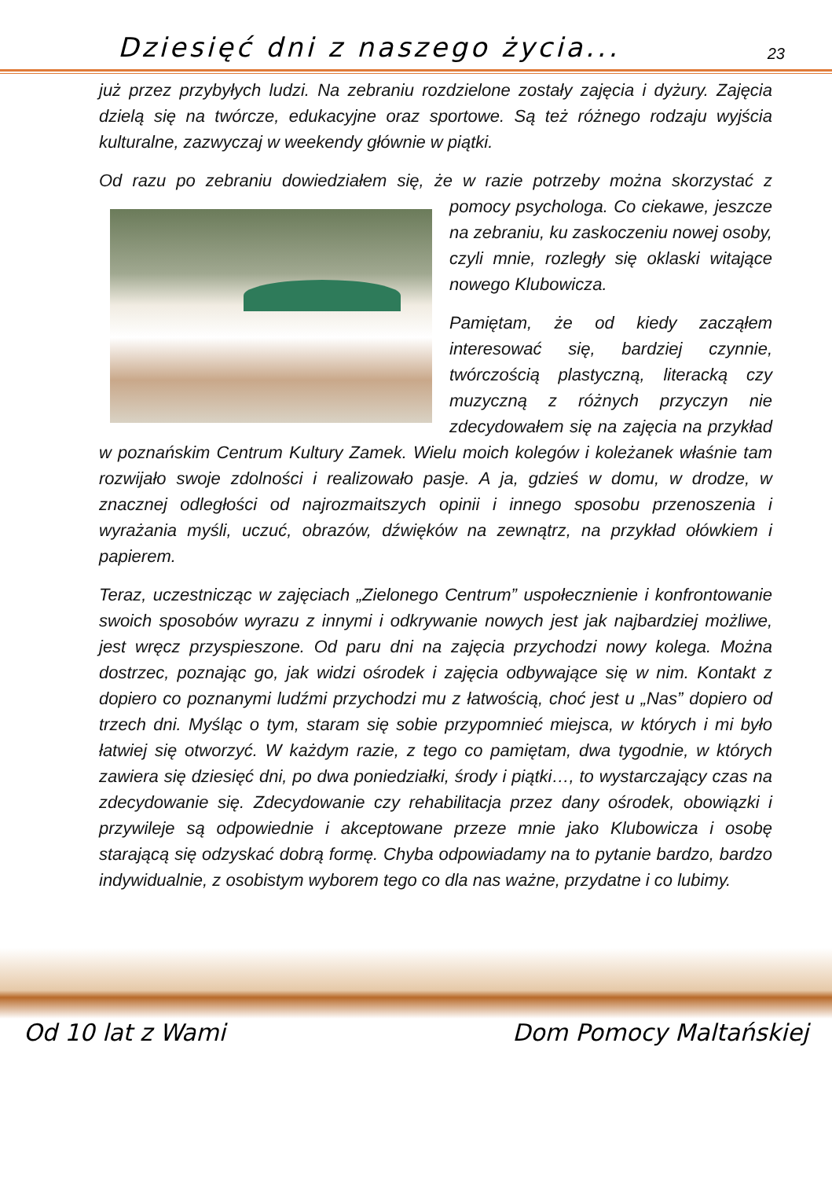Dziesięć dni z naszego życia...
23
już przez przybyłych ludzi. Na zebraniu rozdzielone zostały zajęcia i dyżury. Zajęcia dzielą się na twórcze, edukacyjne oraz sportowe. Są też różnego rodzaju wyjścia kulturalne, zazwyczaj w weekendy głównie w piątki.
Od razu po zebraniu dowiedziałem się, że w razie potrzeby można skorzystać z pomocy psychologa. Co ciekawe, jeszcze na zebraniu, ku zaskoczeniu nowej osoby, czyli mnie, rozległy się oklaski witające nowego Klubowicza.
Pamiętam, że od kiedy zacząłem interesować się, bardziej czynnie, twórczością plastyczną, literacką czy muzyczną z różnych przyczyn nie zdecydowałem się na zajęcia na przykład w poznańskim Centrum Kultury Zamek. Wielu moich kolegów i koleżanek właśnie tam rozwijało swoje zdolności i realizowało pasje. A ja, gdzieś w domu, w drodze, w znacznej odległości od najrozmaitszych opinii i innego sposobu przenoszenia i wyrażania myśli, uczuć, obrazów, dźwięków na zewnątrz, na przykład ołówkiem i papierem.
Teraz, uczestnicząc w zajęciach „Zielonego Centrum” uspołecznienie i konfrontowanie swoich sposobów wyrazu z innymi i odkrywanie nowych jest jak najbardziej możliwe, jest wręcz przyspieszone. Od paru dni na zajęcia przychodzi nowy kolega. Można dostrzec, poznając go, jak widzi ośrodek i zajęcia odbywające się w nim. Kontakt z dopiero co poznanymi ludźmi przychodzi mu z łatwością, choć jest u „Nas” dopiero od trzech dni. Myśląc o tym, staram się sobie przypomnieć miejsca, w których i mi było łatwiej się otworzyć. W każdym razie, z tego co pamiętam, dwa tygodnie, w których zawiera się dziesięć dni, po dwa poniedziałki, środy i piątki…, to wystarczający czas na zdecydowanie się. Zdecydowanie czy rehabilitacja przez dany ośrodek, obowiązki i przywileje są odpowiednie i akceptowane przeze mnie jako Klubowicza i osobę starającą się odzyskać dobrą formę. Chyba odpowiadamy na to pytanie bardzo, bardzo indywidualnie, z osobistym wyborem tego co dla nas ważne, przydatne i co lubimy.
Od 10 lat z Wami Dom Pomocy Maltańskiej